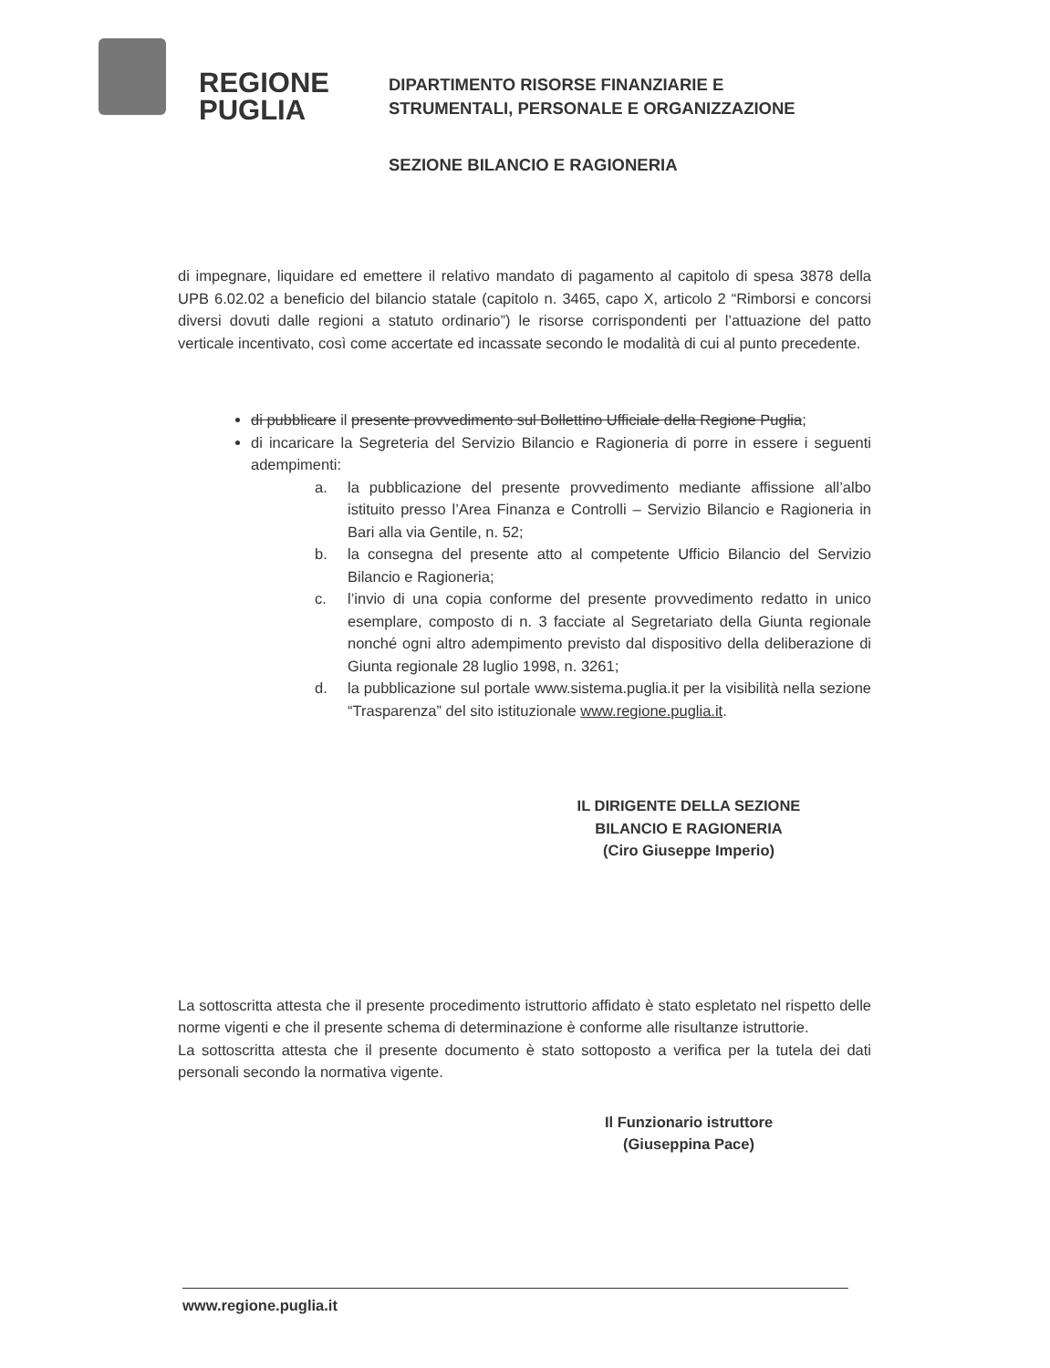REGIONE
PUGLIA
DIPARTIMENTO RISORSE FINANZIARIE E
STRUMENTALI, PERSONALE E ORGANIZZAZIONE
SEZIONE BILANCIO E RAGIONERIA
di impegnare, liquidare ed emettere il relativo mandato di pagamento al capitolo di spesa 3878 della UPB 6.02.02 a beneficio del bilancio statale (capitolo n. 3465, capo X, articolo 2 “Rimborsi e concorsi diversi dovuti dalle regioni a statuto ordinario”) le risorse corrispondenti per l’attuazione del patto verticale incentivato, così come accertate ed incassate secondo le modalità di cui al punto precedente.
di pubblicare il presente provvedimento sul Bollettino Ufficiale della Regione Puglia;
di incaricare la Segreteria del Servizio Bilancio e Ragioneria di porre in essere i seguenti adempimenti:
a. la pubblicazione del presente provvedimento mediante affissione all’albo istituito presso l’Area Finanza e Controlli – Servizio Bilancio e Ragioneria in Bari alla via Gentile, n. 52;
b. la consegna del presente atto al competente Ufficio Bilancio del Servizio Bilancio e Ragioneria;
c. l’invio di una copia conforme del presente provvedimento redatto in unico esemplare, composto di n. 3 facciate al Segretariato della Giunta regionale nonché ogni altro adempimento previsto dal dispositivo della deliberazione di Giunta regionale 28 luglio 1998, n. 3261;
d. la pubblicazione sul portale www.sistema.puglia.it per la visibilità nella sezione “Trasparenza” del sito istituzionale www.regione.puglia.it.
IL DIRIGENTE DELLA SEZIONE
BILANCIO E RAGIONERIA
(Ciro Giuseppe Imperio)
La sottoscritta attesta che il presente procedimento istruttorio affidato è stato espletato nel rispetto delle norme vigenti e che il presente schema di determinazione è conforme alle risultanze istruttorie.
La sottoscritta attesta che il presente documento è stato sottoposto a verifica per la tutela dei dati personali secondo la normativa vigente.
Il Funzionario istruttore
(Giuseppina Pace)
www.regione.puglia.it